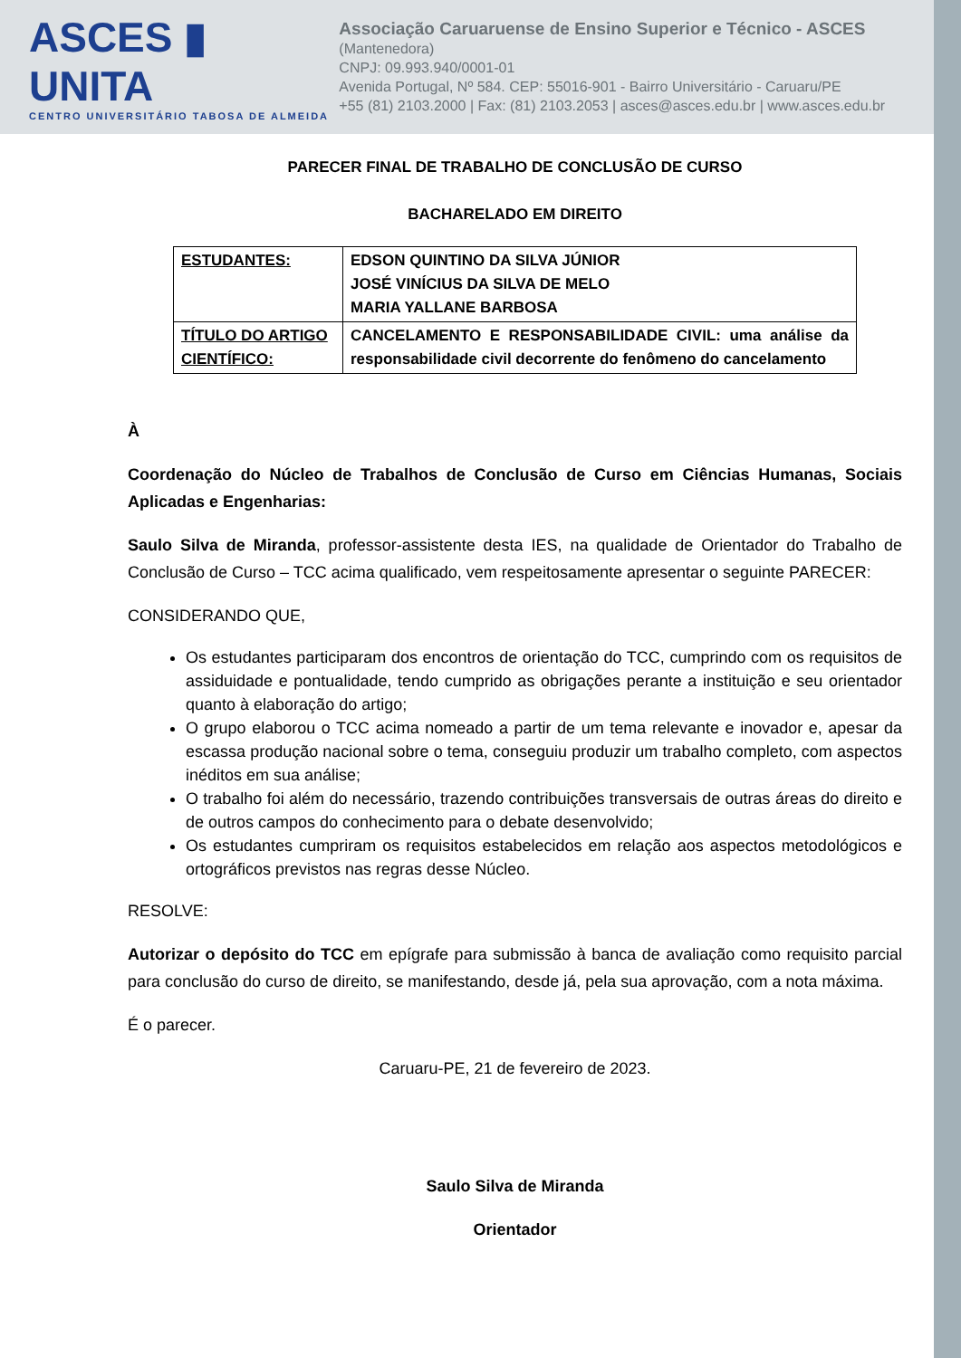ASCES ▮ UNITA
CENTRO UNIVERSITÁRIO TABOSA DE ALMEIDA
Associação Caruaruense de Ensino Superior e Técnico - ASCES (Mantenedora)
CNPJ: 09.993.940/0001-01
Avenida Portugal, Nº 584. CEP: 55016-901 - Bairro Universitário - Caruaru/PE
+55 (81) 2103.2000 | Fax: (81) 2103.2053 | asces@asces.edu.br | www.asces.edu.br
PARECER FINAL DE TRABALHO DE CONCLUSÃO DE CURSO
BACHARELADO EM DIREITO
| ESTUDANTES: | EDSON QUINTINO DA SILVA JÚNIOR JOSÉ VINÍCIUS DA SILVA DE MELO MARIA YALLANE BARBOSA |
| TÍTULO DO ARTIGO CIENTÍFICO: | CANCELAMENTO E RESPONSABILIDADE CIVIL: uma análise da responsabilidade civil decorrente do fenômeno do cancelamento |
À
Coordenação do Núcleo de Trabalhos de Conclusão de Curso em Ciências Humanas, Sociais Aplicadas e Engenharias:
Saulo Silva de Miranda, professor-assistente desta IES, na qualidade de Orientador do Trabalho de Conclusão de Curso – TCC acima qualificado, vem respeitosamente apresentar o seguinte PARECER:
CONSIDERANDO QUE,
Os estudantes participaram dos encontros de orientação do TCC, cumprindo com os requisitos de assiduidade e pontualidade, tendo cumprido as obrigações perante a instituição e seu orientador quanto à elaboração do artigo;
O grupo elaborou o TCC acima nomeado a partir de um tema relevante e inovador e, apesar da escassa produção nacional sobre o tema, conseguiu produzir um trabalho completo, com aspectos inéditos em sua análise;
O trabalho foi além do necessário, trazendo contribuições transversais de outras áreas do direito e de outros campos do conhecimento para o debate desenvolvido;
Os estudantes cumpriram os requisitos estabelecidos em relação aos aspectos metodológicos e ortográficos previstos nas regras desse Núcleo.
RESOLVE:
Autorizar o depósito do TCC em epígrafe para submissão à banca de avaliação como requisito parcial para conclusão do curso de direito, se manifestando, desde já, pela sua aprovação, com a nota máxima.
É o parecer.
Caruaru-PE, 21 de fevereiro de 2023.
Saulo Silva de Miranda
Orientador